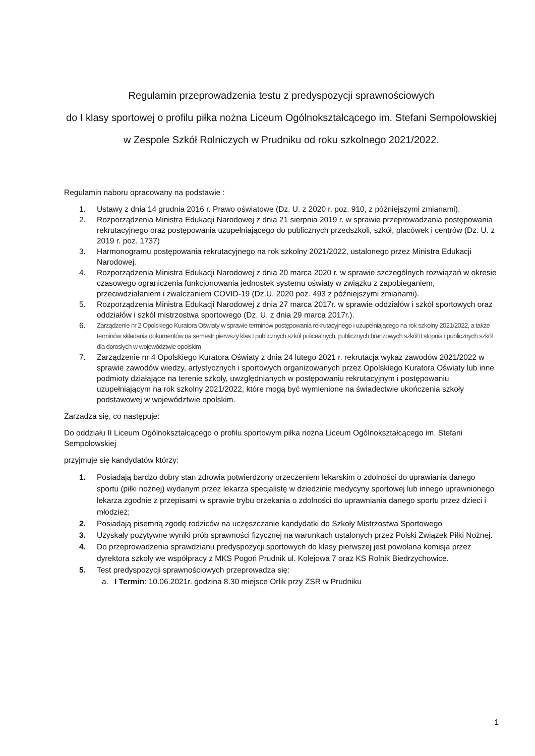Regulamin przeprowadzenia testu z predyspozycji sprawnościowych
do I klasy sportowej o profilu piłka nożna Liceum Ogólnokształcącego im. Stefani Sempołowskiej
w Zespole Szkół Rolniczych w Prudniku od roku szkolnego 2021/2022.
Regulamin naboru opracowany na podstawie :
1. Ustawy z dnia 14 grudnia 2016 r. Prawo oświatowe (Dz. U. z 2020 r. poz. 910, z późniejszymi zmianami).
2. Rozporządzenia Ministra Edukacji Narodowej z dnia 21 sierpnia 2019 r. w sprawie przeprowadzania postępowania rekrutacyjnego oraz postępowania uzupełniającego do publicznych przedszkoli, szkół, placówek i centrów (Dz. U. z 2019 r. poz. 1737)
3. Harmonogramu postępowania rekrutacyjnego na rok szkolny 2021/2022, ustalonego przez Ministra Edukacji Narodowej.
4. Rozporządzenia Ministra Edukacji Narodowej z dnia 20 marca 2020 r. w sprawie szczególnych rozwiązań w okresie czasowego ograniczenia funkcjonowania jednostek systemu oświaty w związku z zapobieganiem, przeciwdziałaniem i zwalczaniem COVID-19 (Dz.U. 2020 poz. 493 z późniejszymi zmianami).
5. Rozporządzenia Ministra Edukacji Narodowej z dnia 27 marca 2017r. w sprawie oddziałów i szkół sportowych oraz oddziałów i szkół mistrzostwa sportowego (Dz. U. z dnia 29 marca 2017r.).
6. Zarządzenie nr 2 Opolskiego Kuratora Oświaty w sprawie terminów postępowania rekrutacyjnego i uzupełniającego na rok szkolny 2021/2022, a także terminów składania dokumentów na semestr pierwszy klas I publicznych szkół policealnych, publicznych branżowych szkół II stopnia i publicznych szkół dla dorosłych w województwie opolskim
7. Zarządzenie nr 4 Opolskiego Kuratora Oświaty z dnia 24 lutego 2021 r. rekrutacja wykaz zawodów 2021/2022 w sprawie zawodów wiedzy, artystycznych i sportowych organizowanych przez Opolskiego Kuratora Oświaty lub inne podmioty działające na terenie szkoły, uwzględnianych w postępowaniu rekrutacyjnym i postępowaniu uzupełniającym na rok szkolny 2021/2022, które mogą być wymienione na świadectwie ukończenia szkoły podstawowej w województwie opolskim.
Zarządza się, co następuje:
Do oddziału II Liceum Ogólnokształcącego o profilu sportowym piłka nożna Liceum Ogólnokształcącego im. Stefani Sempołowskiej
przyjmuje się kandydatów którzy:
1. Posiadają bardzo dobry stan zdrowia potwierdzony orzeczeniem lekarskim o zdolności do uprawiania danego sportu (piłki nożnej) wydanym przez lekarza specjalistę w dziedzinie medycyny sportowej lub innego uprawnionego lekarza zgodnie z przepisami w sprawie trybu orzekania o zdolności do uprawniania danego sportu przez dzieci i młodzież;
2. Posiadają pisemną zgodę rodziców na uczęszczanie kandydatki do Szkoły Mistrzostwa Sportowego
3. Uzyskały pozytywne wyniki prób sprawności fizycznej na warunkach ustalonych przez Polski Związek Piłki Nożnej.
4. Do przeprowadzenia sprawdzianu predyspozycji sportowych do klasy pierwszej jest powołana komisja przez dyrektora szkoły we współpracy z MKS Pogoń Prudnik ul. Kolejowa 7 oraz KS Rolnik Biedrzychowice.
5. Test predyspozycji sprawnościowych przeprowadza się:
a. I Termin: 10.06.2021r. godzina 8.30 miejsce Orlik przy ZSR w Prudniku
1